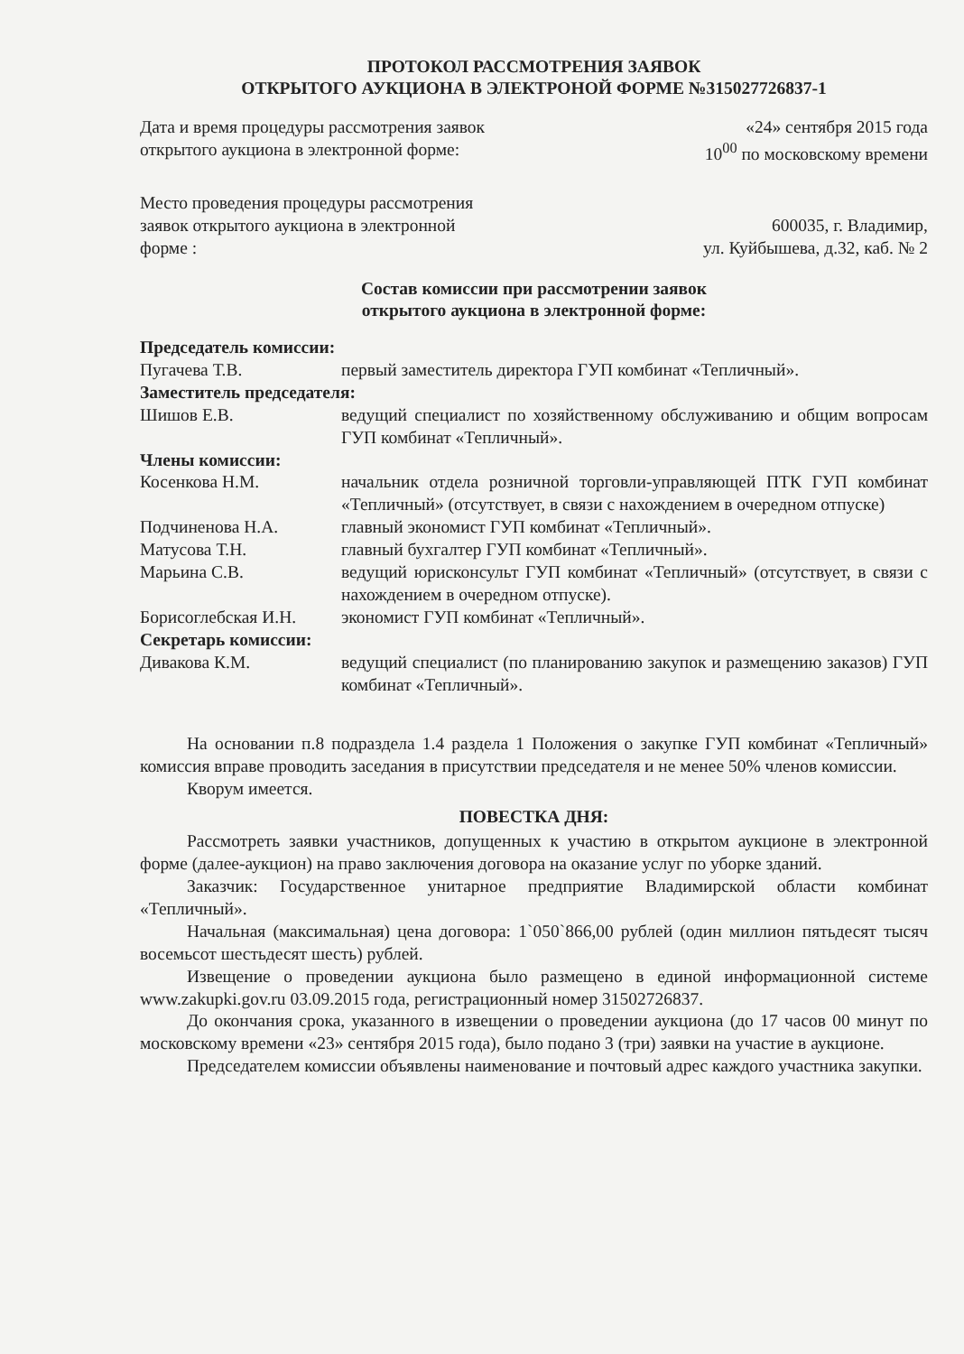ПРОТОКОЛ РАССМОТРЕНИЯ ЗАЯВОК
ОТКРЫТОГО АУКЦИОНА В ЭЛЕКТРОНОЙ ФОРМЕ №315027726837-1
Дата и время процедуры рассмотрения заявок
открытого аукциона в электронной форме:
«24» сентября 2015 года
10<sup>00</sup> по московскому времени
Место проведения процедуры рассмотрения
заявок открытого аукциона в электронной
форме :
600035, г. Владимир,
ул. Куйбышева, д.32, каб. № 2
Состав комиссии при рассмотрении заявок
открытого аукциона в электронной форме:
Председатель комиссии:
Пугачева Т.В. первый заместитель директора ГУП комбинат «Тепличный».
Заместитель председателя:
Шишов Е.В. ведущий специалист по хозяйственному обслуживанию и общим вопросам ГУП комбинат «Тепличный».
Члены комиссии:
Косенкова Н.М. начальник отдела розничной торговли-управляющей ПТК ГУП комбинат «Тепличный» (отсутствует, в связи с нахождением в очередном отпуске)
Подчиненова Н.А. главный экономист ГУП комбинат «Тепличный».
Матусова Т.Н. главный бухгалтер ГУП комбинат «Тепличный».
Марьина С.В. ведущий юрисконсульт ГУП комбинат «Тепличный» (отсутствует, в связи с нахождением в очередном отпуске).
Борисоглебская И.Н. экономист ГУП комбинат «Тепличный».
Секретарь комиссии:
Дивакова К.М. ведущий специалист (по планированию закупок и размещению заказов) ГУП комбинат «Тепличный».
На основании п.8 подраздела 1.4 раздела 1 Положения о закупке ГУП комбинат «Тепличный» комиссия вправе проводить заседания в присутствии председателя и не менее 50% членов комиссии.
Кворум имеется.
ПОВЕСТКА ДНЯ:
Рассмотреть заявки участников, допущенных к участию в открытом аукционе в электронной форме (далее-аукцион) на право заключения договора на оказание услуг по уборке зданий.
Заказчик: Государственное унитарное предприятие Владимирской области комбинат «Тепличный».
Начальная (максимальная) цена договора: 1`050`866,00 рублей (один миллион пятьдесят тысяч восемьсот шестьдесят шесть) рублей.
Извещение о проведении аукциона было размещено в единой информационной системе www.zakupki.gov.ru 03.09.2015 года, регистрационный номер 31502726837.
До окончания срока, указанного в извещении о проведении аукциона (до 17 часов 00 минут по московскому времени «23» сентября 2015 года), было подано 3 (три) заявки на участие в аукционе.
Председателем комиссии объявлены наименование и почтовый адрес каждого участника закупки.